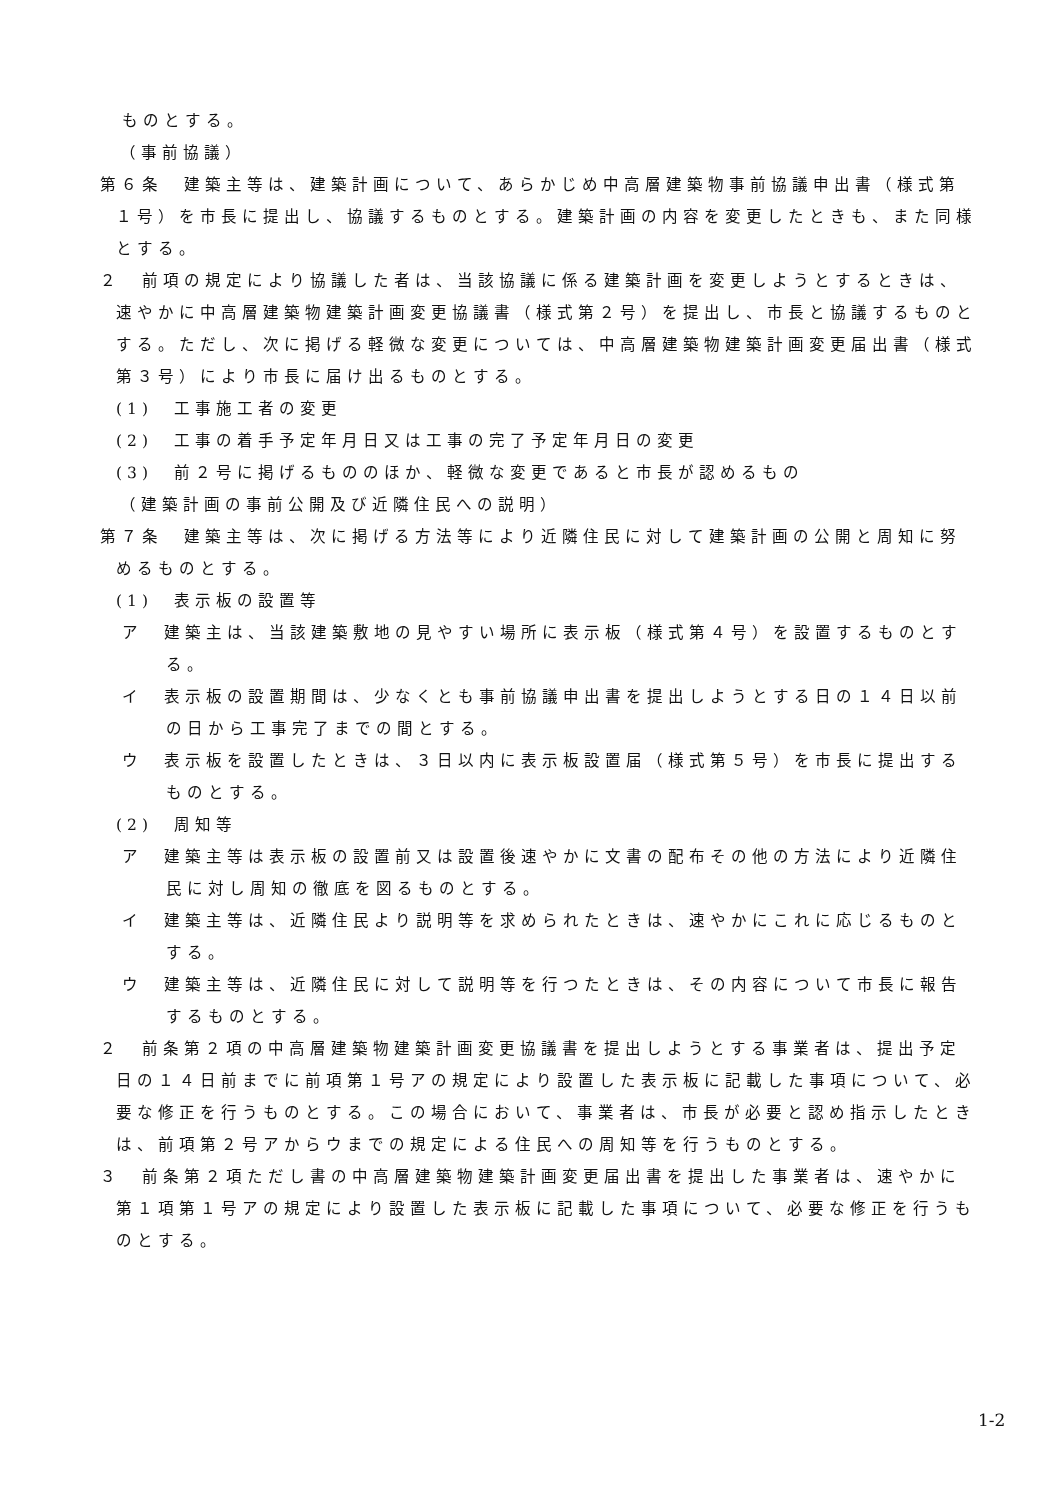ものとする。
（事前協議）
第６条　建築主等は、建築計画について、あらかじめ中高層建築物事前協議申出書（様式第１号）を市長に提出し、協議するものとする。建築計画の内容を変更したときも、また同様とする。
２　前項の規定により協議した者は、当該協議に係る建築計画を変更しようとするときは、速やかに中高層建築物建築計画変更協議書（様式第２号）を提出し、市長と協議するものとする。ただし、次に掲げる軽微な変更については、中高層建築物建築計画変更届出書（様式第３号）により市長に届け出るものとする。
(1)　工事施工者の変更
(2)　工事の着手予定年月日又は工事の完了予定年月日の変更
(3)　前２号に掲げるもののほか、軽微な変更であると市長が認めるもの
（建築計画の事前公開及び近隣住民への説明）
第７条　建築主等は、次に掲げる方法等により近隣住民に対して建築計画の公開と周知に努めるものとする。
(1)　表示板の設置等
ア　建築主は、当該建築敷地の見やすい場所に表示板（様式第４号）を設置するものとする。
イ　表示板の設置期間は、少なくとも事前協議申出書を提出しようとする日の１４日以前の日から工事完了までの間とする。
ウ　表示板を設置したときは、３日以内に表示板設置届（様式第５号）を市長に提出するものとする。
(2)　周知等
ア　建築主等は表示板の設置前又は設置後速やかに文書の配布その他の方法により近隣住民に対し周知の徹底を図るものとする。
イ　建築主等は、近隣住民より説明等を求められたときは、速やかにこれに応じるものとする。
ウ　建築主等は、近隣住民に対して説明等を行つたときは、その内容について市長に報告するものとする。
２　前条第２項の中高層建築物建築計画変更協議書を提出しようとする事業者は、提出予定日の１４日前までに前項第１号アの規定により設置した表示板に記載した事項について、必要な修正を行うものとする。この場合において、事業者は、市長が必要と認め指示したときは、前項第２号アからウまでの規定による住民への周知等を行うものとする。
３　前条第２項ただし書の中高層建築物建築計画変更届出書を提出した事業者は、速やかに第１項第１号アの規定により設置した表示板に記載した事項について、必要な修正を行うものとする。
1-2